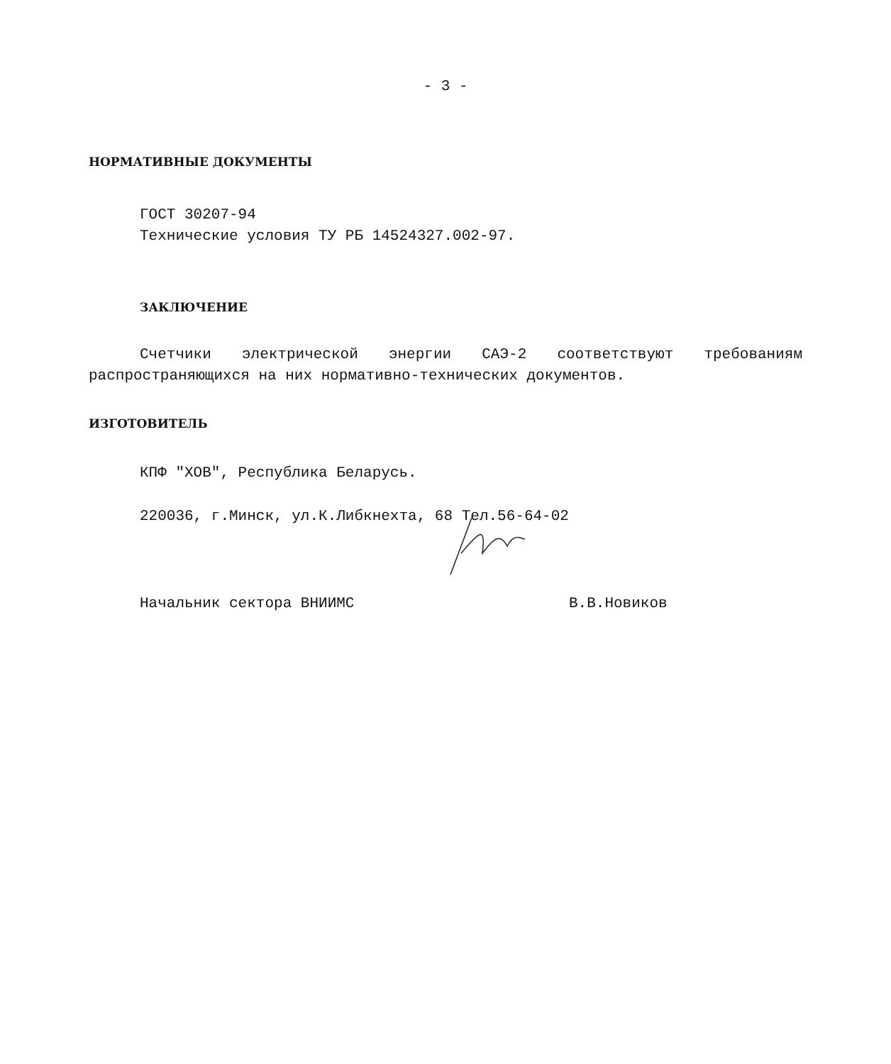- 3 -
НОРМАТИВНЫЕ ДОКУМЕНТЫ
ГОСТ 30207-94
Технические условия ТУ РБ 14524327.002-97.
ЗАКЛЮЧЕНИЕ
Счетчики электрической энергии САЭ-2 соответствуют требованиям распространяющихся на них нормативно-технических документов.
ИЗГОТОВИТЕЛЬ
КПФ "ХОВ", Республика Беларусь.
220036, г.Минск, ул.К.Либкнехта, 68 Тел.56-64-02
Начальник сектора ВНИИМС В.В.Новиков